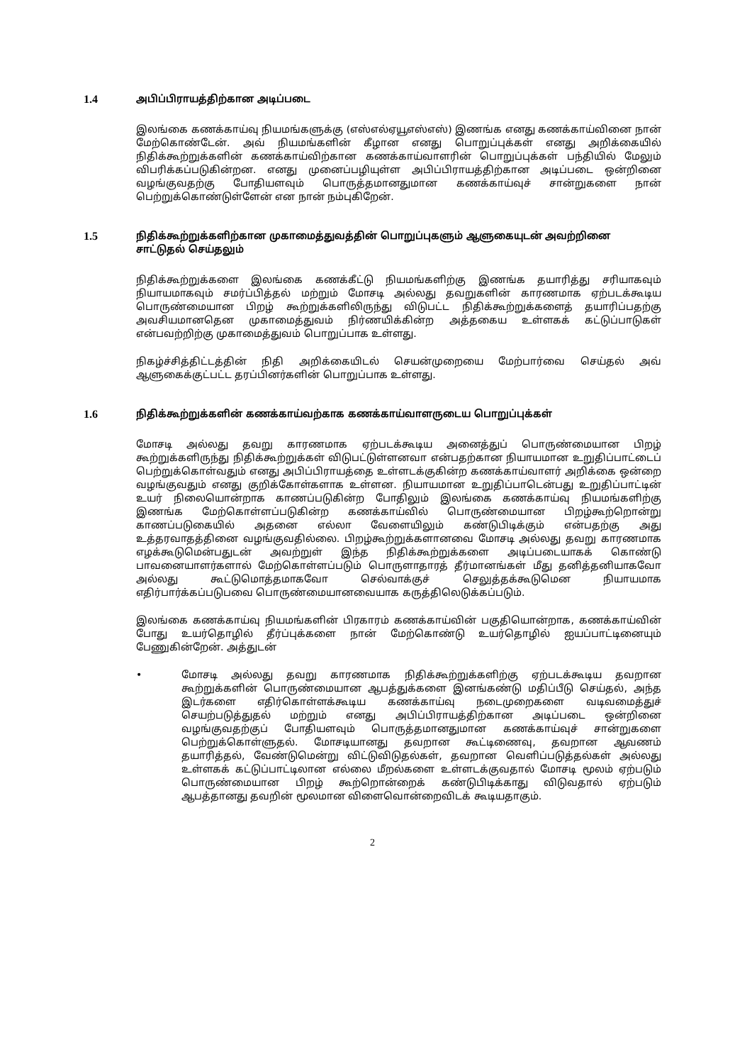1.4 அபிப்பிராயத்திற்கான அடிப்படை
இலங்கை கணக்காய்வு நியமங்களுக்கு (எஸ்எல்ஏயூஎஸ்எஸ்) இணங்க எனது கணக்காய்வினை நான் மேற்கொண்டேன். அவ் நியமங்களின் கீழான எனது பொறுப்புக்கள் எனது அறிக்கையில் நிதிக்கூற்றுக்களின் கணக்காய்விற்கான கணக்காய்வாளரின் பொறுப்புக்கள் பந்தியில் மேலும் விபரிக்கப்படுகின்றன. எனது முனைப்பழியுள்ள அபிப்பிராயத்திற்கான அடிப்படை ஒன்றினை வழங்குவதற்கு போதியளவும் பொருத்தமானதுமான கணக்காய்வுச் சான்றுகளை நான் பெற்றுக்கொண்டுள்ளேன் என நான் நம்புகிறேன்.
1.5 நிதிக்கூற்றுக்களிற்கான முகாமைத்துவத்தின் பொறுப்புகளும் ஆளுகையுடன் அவற்றினை சாட்டுதல் செய்தலும்
நிதிக்கூற்றுக்களை இலங்கை கணக்கீட்டு நியமங்களிற்கு இணங்க தயாரித்து சரியாகவும் நியாயமாகவும் சமர்ப்பித்தல் மற்றும் மோசடி அல்லது தவறுகளின் காரணமாக ஏற்படக்கூடிய பொருண்மையான பிறழ் கூற்றுக்களிலிருந்து விடுபட்ட நிதிக்கூற்றுக்களைத் தயாரிப்பதற்கு அவசியமானதென முகாமைத்துவம் நிர்ணயிக்கின்ற அத்தகைய உள்ளகக் கட்டுப்பாடுகள் என்பவற்றிற்கு முகாமைத்துவம் பொறுப்பாக உள்ளது.
நிகழ்ச்சித்திட்டத்தின் நிதி அறிக்கையிடல் செயன்முறையை மேற்பார்வை செய்தல் அவ் ஆளுகைக்குட்பட்ட தரப்பினர்களின் பொறுப்பாக உள்ளது.
1.6 நிதிக்கூற்றுக்களின் கணக்காய்வற்காக கணக்காய்வாளருடைய பொறுப்புக்கள்
மோசடி அல்லது தவறு காரணமாக ஏற்படக்கூடிய அனைத்துப் பொருண்மையான பிறழ் கூற்றுக்களிருந்து நிதிக்கூற்றுக்கள் விடுபட்டுள்ளனவா என்பதற்கான நியாயமான உறுதிப்பாட்டைப் பெற்றுக்கொள்வதும் எனது அபிப்பிராயத்தை உள்ளடக்குகின்ற கணக்காய்வாளர் அறிக்கை ஒன்றை வழங்குவதும் எனது குறிக்கோள்களாக உள்ளன. நியாயமான உறுதிப்பாடென்பது உறுதிப்பாட்டின் உயர் நிலையொன்றாக காணப்படுகின்ற போதிலும் இலங்கை கணக்காய்வு நியமங்களிற்கு இணங்க மேற்கொள்ளப்படுகின்ற கணக்காய்வில் பொருண்மையான பிறழ்கூற்றொன்று காணப்படுகையில் அதனை எல்லா வேளையிலும் கண்டுபிடிக்கும் என்பதற்கு அது உத்தரவாதத்தினை வழங்குவதில்லை. பிறழ்கூற்றுக்களானவை மோசடி அல்லது தவறு காரணமாக எழக்கூடுமென்பதுடன் அவற்றுள் இந்த நிதிக்கூற்றுக்களை அடிப்படையாகக் கொண்டு பாவனையாளர்களால் மேற்கொள்ளப்படும் பொருளாதாரத் தீர்மானங்கள் மீது தனித்தனியாகவோ அல்லது கூட்டுமொத்தமாகவோ செல்வாக்குச் செலுத்தக்கூடுமென நியாயமாக எதிர்பார்க்கப்படுபவை பொருண்மையானவையாக கருத்திலெடுக்கப்படும்.
இலங்கை கணக்காய்வு நியமங்களின் பிரகாரம் கணக்காய்வின் பகுதியொன்றாக, கணக்காய்வின் போது உயர்தொழில் தீர்ப்புக்களை நான் மேற்கொண்டு உயர்தொழில் ஐயப்பாட்டினையும் பேணுகின்றேன். அத்துடன்
• மோசடி அல்லது தவறு காரணமாக நிதிக்கூற்றுக்களிற்கு ஏற்படக்கூடிய தவறான கூற்றுக்களின் பொருண்மையான ஆபத்துக்களை இனங்கண்டு மதிப்பீடு செய்தல், அந்த இடர்களை எதிர்கொள்ளக்கூடிய கணக்காய்வு நடைமுறைகளை வடிவமைத்துச் செயற்படுத்துதல் மற்றும் எனது அபிப்பிராயத்திற்கான அடிப்படை ஒன்றினை வழங்குவதற்குப் போதியளவும் பொருத்தமானதுமான கணக்காய்வுச் சான்றுகளை பெற்றுக்கொள்ளுதல். மோசடியானது தவறான கூட்டிணைவு, தவறான ஆவணம் தயாரித்தல், வேண்டுமென்று விட்டுவிடுதல்கள், தவறான வெளிப்படுத்தல்கள் அல்லது உள்ளகக் கட்டுப்பாட்டிலான எல்லை மீறல்களை உள்ளடக்குவதால் மோசடி மூலம் ஏற்படும் பொருண்மையான பிறழ் கூற்றொன்றைக் கண்டுபிடிக்காது விடுவதால் ஏற்படும் ஆபத்தானது தவறின் மூலமான விளைவொன்றைவிடக் கூடியதாகும்.
2